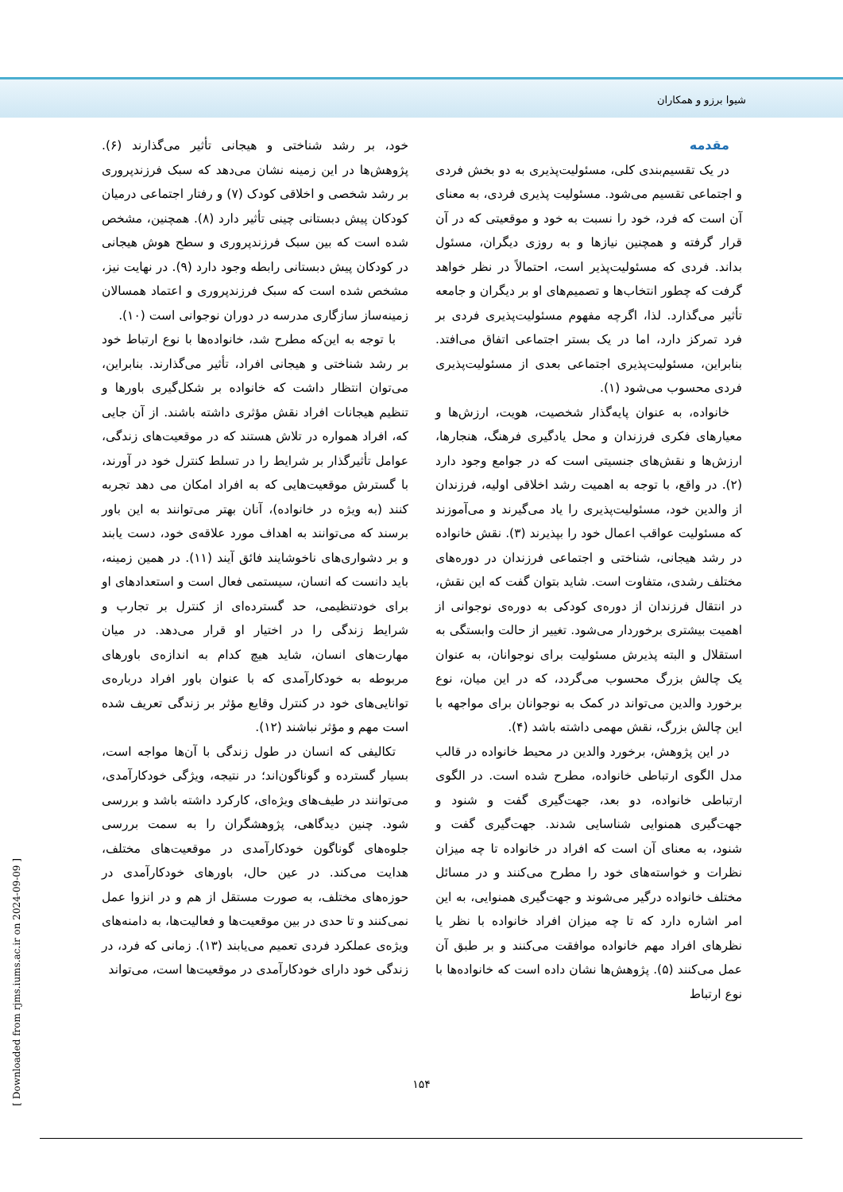شیوا برزو و همکاران
مقدمه
در یک تقسیم‌بندی کلی، مسئولیت‌پذیری به دو بخش فردی و اجتماعی تقسیم می‌شود. مسئولیت پذیری فردی، به معنای آن است که فرد، خود را نسبت به خود و موقعیتی که در آن قرار گرفته و همچنین نیازها و به روزی دیگران، مسئول بداند. فردی که مسئولیت‌پذیر است، احتمالاً در نظر خواهد گرفت که چطور انتخاب‌ها و تصمیم‌های او بر دیگران و جامعه تأثیر می‌گذارد. لذا، اگرچه مفهوم مسئولیت‌پذیری فردی بر فرد تمرکز دارد، اما در یک بستر اجتماعی اتفاق می‌افتد. بنابراین، مسئولیت‌پذیری اجتماعی بعدی از مسئولیت‌پذیری فردی محسوب می‌شود (۱).
خانواده، به عنوان پایه‌گذار شخصیت، هویت، ارزش‌ها و معیارهای فکری فرزندان و محل یادگیری فرهنگ، هنجارها، ارزش‌ها و نقش‌های جنسیتی است که در جوامع وجود دارد (۲). در واقع، با توجه به اهمیت رشد اخلاقی اولیه، فرزندان از والدین خود، مسئولیت‌پذیری را یاد می‌گیرند و می‌آموزند که مسئولیت عواقب اعمال خود را بپذیرند (۳). نقش خانواده در رشد هیجانی، شناختی و اجتماعی فرزندان در دوره‌های مختلف رشدی، متفاوت است. شاید بتوان گفت که این نقش، در انتقال فرزندان از دوره‌ی کودکی به دوره‌ی نوجوانی از اهمیت بیشتری برخوردار می‌شود. تغییر از حالت وابستگی به استقلال و البته پذیرش مسئولیت برای نوجوانان، به عنوان یک چالش بزرگ محسوب می‌گردد، که در این میان، نوع برخورد والدین می‌تواند در کمک به نوجوانان برای مواجهه با این چالش بزرگ، نقش مهمی داشته باشد (۴).
در این پژوهش، برخورد والدین در محیط خانواده در قالب مدل الگوی ارتباطی خانواده، مطرح شده است. در الگوی ارتباطی خانواده، دو بعد، جهت‌گیری گفت و شنود و جهت‌گیری همنوایی شناسایی شدند. جهت‌گیری گفت و شنود، به معنای آن است که افراد در خانواده تا چه میزان نظرات و خواسته‌های خود را مطرح می‌کنند و در مسائل مختلف خانواده درگیر می‌شوند و جهت‌گیری همنوایی، به این امر اشاره دارد که تا چه میزان افراد خانواده با نظر یا نظرهای افراد مهم خانواده موافقت می‌کنند و بر طبق آن عمل می‌کنند (۵). پژوهش‌ها نشان داده است که خانواده‌ها با نوع ارتباط
خود، بر رشد شناختی و هیجانی تأثیر می‌گذارند (۶). پژوهش‌ها در این زمینه نشان می‌دهد که سبک فرزندپروری بر رشد شخصی و اخلاقی کودک (۷) و رفتار اجتماعی درمیان کودکان پیش دبستانی چینی تأثیر دارد (۸). همچنین، مشخص شده است که بین سبک فرزندپروری و سطح هوش هیجانی در کودکان پیش دبستانی رابطه وجود دارد (۹). در نهایت نیز، مشخص شده است که سبک فرزندپروری و اعتماد همسالان زمینه‌ساز سازگاری مدرسه در دوران نوجوانی است (۱۰).
با توجه به این‌که مطرح شد، خانواده‌ها با نوع ارتباط خود بر رشد شناختی و هیجانی افراد، تأثیر می‌گذارند. بنابراین، می‌توان انتظار داشت که خانواده بر شکل‌گیری باورها و تنظیم هیجانات افراد نقش مؤثری داشته باشند. از آن جایی که، افراد همواره در تلاش هستند که در موقعیت‌های زندگی، عوامل تأثیرگذار بر شرایط را در تسلط کنترل خود در آورند، با گسترش موقعیت‌هایی که به افراد امکان می دهد تجربه کنند (به ویژه در خانواده)، آنان بهتر می‌توانند به این باور برسند که می‌توانند به اهداف مورد علاقه‌ی خود، دست یابند و بر دشواری‌های ناخوشایند فائق آیند (۱۱). در همین زمینه، باید دانست که انسان، سیستمی فعال است و استعدادهای او برای خودتنظیمی، حد گسترده‌ای از کنترل بر تجارب و شرایط زندگی را در اختیار او قرار می‌دهد. در میان مهارت‌های انسان، شاید هیچ کدام به اندازه‌ی باورهای مربوطه به خودکارآمدی که با عنوان باور افراد درباره‌ی توانایی‌های خود در کنترل وقایع مؤثر بر زندگی تعریف شده است مهم و مؤثر نباشند (۱۲).
تکالیفی که انسان در طول زندگی با آن‌ها مواجه است، بسیار گسترده و گوناگون‌اند؛ در نتیجه، ویژگی خودکارآمدی، می‌توانند در طیف‌های ویژه‌ای، کارکرد داشته باشد و بررسی شود. چنین دیدگاهی، پژوهشگران را به سمت بررسی جلوه‌های گوناگون خودکارآمدی در موقعیت‌های مختلف، هدایت می‌کند. در عین حال، باورهای خودکارآمدی در حوزه‌های مختلف، به صورت مستقل از هم و در انزوا عمل نمی‌کنند و تا حدی در بین موقعیت‌ها و فعالیت‌ها، به دامنه‌های ویژه‌ی عملکرد فردی تعمیم می‌یابند (۱۳). زمانی که فرد، در زندگی خود دارای خودکارآمدی در موقعیت‌ها است، می‌تواند
۱۵۴
[ Downloaded from rjms.iums.ac.ir on 2024-09-09 ]